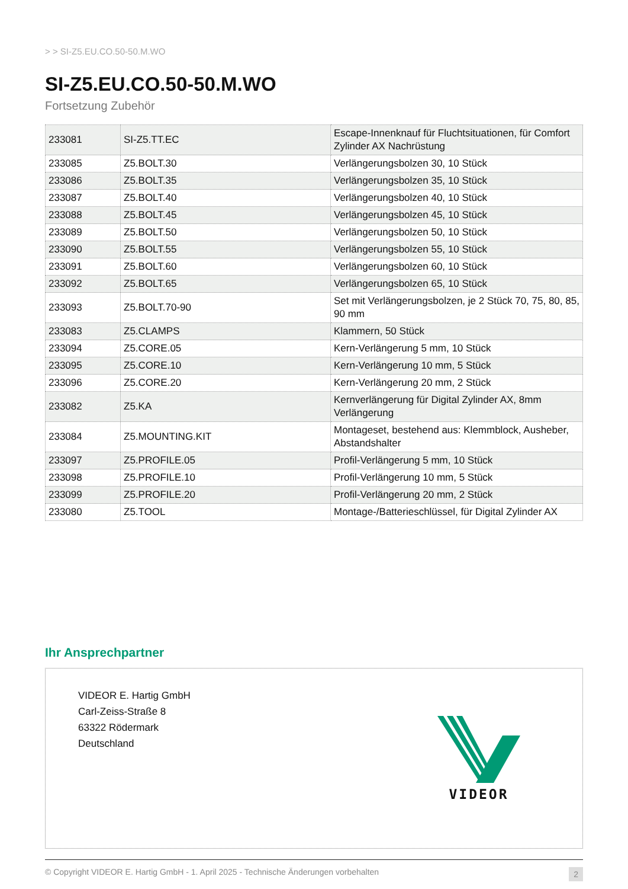> > SI-Z5.EU.CO.50-50.M.WO
SI-Z5.EU.CO.50-50.M.WO
Fortsetzung Zubehör
| 233081 | SI-Z5.TT.EC | Escape-Innenknauf für Fluchtsituationen, für Comfort Zylinder AX Nachrüstung |
| 233085 | Z5.BOLT.30 | Verlängerungsbolzen 30, 10 Stück |
| 233086 | Z5.BOLT.35 | Verlängerungsbolzen 35, 10 Stück |
| 233087 | Z5.BOLT.40 | Verlängerungsbolzen 40, 10 Stück |
| 233088 | Z5.BOLT.45 | Verlängerungsbolzen 45, 10 Stück |
| 233089 | Z5.BOLT.50 | Verlängerungsbolzen 50, 10 Stück |
| 233090 | Z5.BOLT.55 | Verlängerungsbolzen 55, 10 Stück |
| 233091 | Z5.BOLT.60 | Verlängerungsbolzen 60, 10 Stück |
| 233092 | Z5.BOLT.65 | Verlängerungsbolzen 65, 10 Stück |
| 233093 | Z5.BOLT.70-90 | Set mit Verlängerungsbolzen, je 2 Stück 70, 75, 80, 85, 90 mm |
| 233083 | Z5.CLAMPS | Klammern, 50 Stück |
| 233094 | Z5.CORE.05 | Kern-Verlängerung 5 mm, 10 Stück |
| 233095 | Z5.CORE.10 | Kern-Verlängerung 10 mm, 5 Stück |
| 233096 | Z5.CORE.20 | Kern-Verlängerung 20 mm, 2 Stück |
| 233082 | Z5.KA | Kernverlängerung für Digital Zylinder AX, 8mm Verlängerung |
| 233084 | Z5.MOUNTING.KIT | Montageset, bestehend aus: Klemmblock, Ausheber, Abstandshalter |
| 233097 | Z5.PROFILE.05 | Profil-Verlängerung 5 mm, 10 Stück |
| 233098 | Z5.PROFILE.10 | Profil-Verlängerung 10 mm, 5 Stück |
| 233099 | Z5.PROFILE.20 | Profil-Verlängerung 20 mm, 2 Stück |
| 233080 | Z5.TOOL | Montage-/Batterieschlüssel, für Digital Zylinder AX |
Ihr Ansprechpartner
VIDEOR E. Hartig GmbH
Carl-Zeiss-Straße 8
63322 Rödermark
Deutschland
VIDEOR
© Copyright VIDEOR E. Hartig GmbH - 1. April 2025 - Technische Änderungen vorbehalten 2